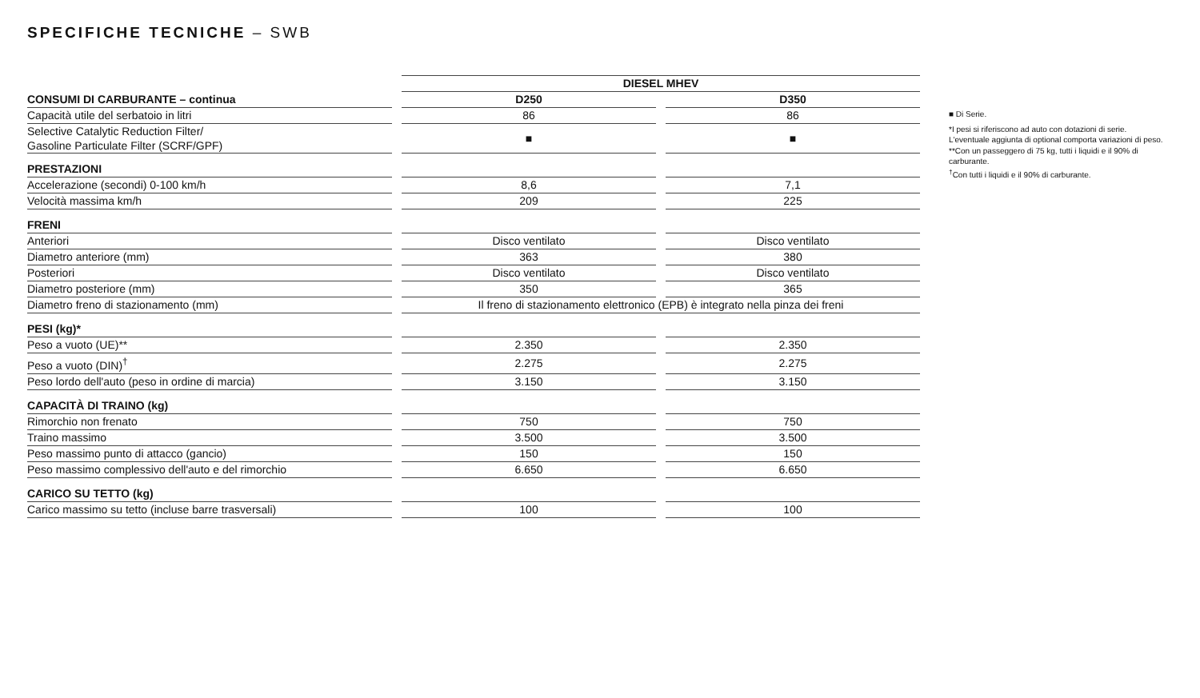SPECIFICHE TECNICHE – SWB
| | | DIESEL MHEV | | |
| CONSUMI DI CARBURANTE – continua | | D250 | | D350 |
| Capacità utile del serbatoio in litri | | 86 | | 86 |
| Selective Catalytic Reduction Filter/ Gasoline Particulate Filter (SCRF/GPF) | | ■ | | ■ |
| PRESTAZIONI | | | | |
| Accelerazione (secondi) 0-100 km/h | | 8,6 | | 7,1 |
| Velocità massima km/h | | 209 | | 225 |
| FRENI | | | | |
| Anteriori | | Disco ventilato | | Disco ventilato |
| Diametro anteriore (mm) | | 363 | | 380 |
| Posteriori | | Disco ventilato | | Disco ventilato |
| Diametro posteriore (mm) | | 350 | | 365 |
| Diametro freno di stazionamento (mm) | | Il freno di stazionamento elettronico (EPB) è integrato nella pinza dei freni | | |
| PESI (kg)* | | | | |
| Peso a vuoto (UE)** | | 2.350 | | 2.350 |
| Peso a vuoto (DIN)<sup>†</sup> | | 2.275 | | 2.275 |
| Peso lordo dell'auto (peso in ordine di marcia) | | 3.150 | | 3.150 |
| CAPACITÀ DI TRAINO (kg) | | | | |
| Rimorchio non frenato | | 750 | | 750 |
| Traino massimo | | 3.500 | | 3.500 |
| Peso massimo punto di attacco (gancio) | | 150 | | 150 |
| Peso massimo complessivo dell'auto e del rimorchio | | 6.650 | | 6.650 |
| CARICO SU TETTO (kg) | | | | |
| Carico massimo su tetto (incluse barre trasversali) | | 100 | | 100 |
■ Di Serie.
*I pesi si riferiscono ad auto con dotazioni di serie. L'eventuale aggiunta di optional comporta variazioni di peso.
**Con un passeggero di 75 kg, tutti i liquidi e il 90% di carburante.
<sup>†</sup> Con tutti i liquidi e il 90% di carburante.